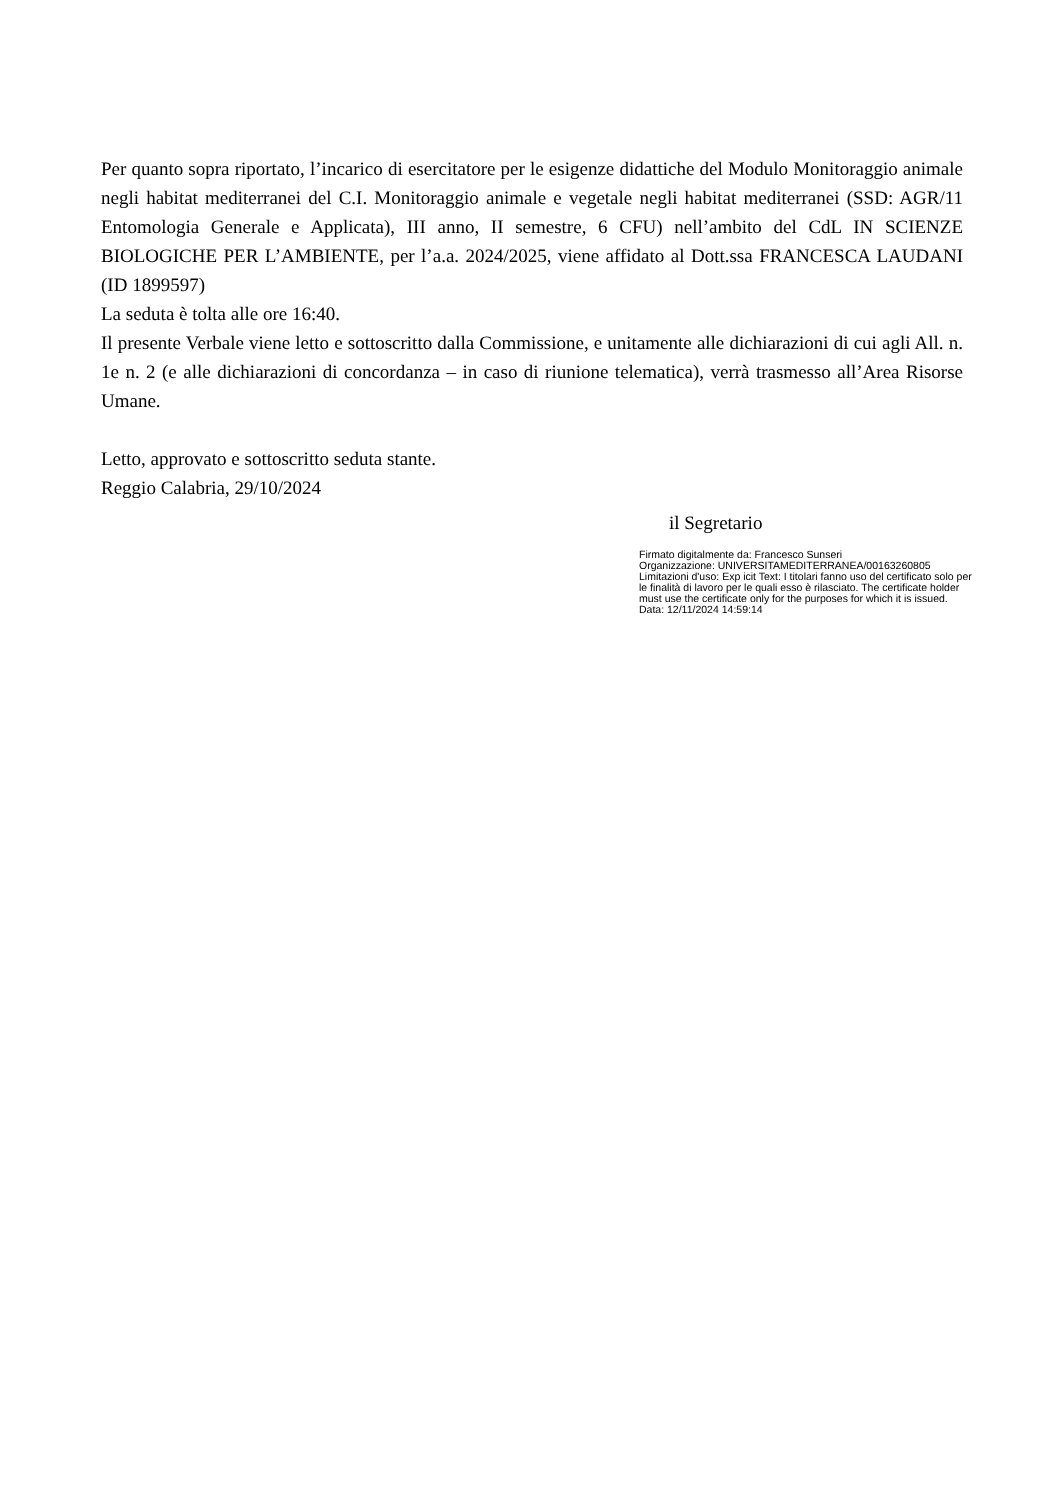Per quanto sopra riportato, l’incarico di esercitatore per le esigenze didattiche del Modulo Monitoraggio animale negli habitat mediterranei del C.I. Monitoraggio animale e vegetale negli habitat mediterranei (SSD: AGR/11 Entomologia Generale e Applicata), III anno, II semestre, 6 CFU) nell’ambito del CdL IN SCIENZE BIOLOGICHE PER L’AMBIENTE, per l’a.a. 2024/2025, viene affidato al Dott.ssa FRANCESCA LAUDANI (ID 1899597)
La seduta è tolta alle ore 16:40.
Il presente Verbale viene letto e sottoscritto dalla Commissione, e unitamente alle dichiarazioni di cui agli All. n. 1e n. 2 (e alle dichiarazioni di concordanza – in caso di riunione telematica), verrà trasmesso all’Area Risorse Umane.
Letto, approvato e sottoscritto seduta stante.
Reggio Calabria, 29/10/2024
il Segretario
Firmato digitalmente da: Francesco Sunseri
Organizzazione: UNIVERSITAMEDITERRANEA/00163260805
Limitazioni d'uso: Exp icit Text: I titolari fanno uso del certificato solo per le finalità di lavoro per le quali esso è rilasciato. The certificate holder must use the certificate only for the purposes for which it is issued.
Data: 12/11/2024 14:59:14